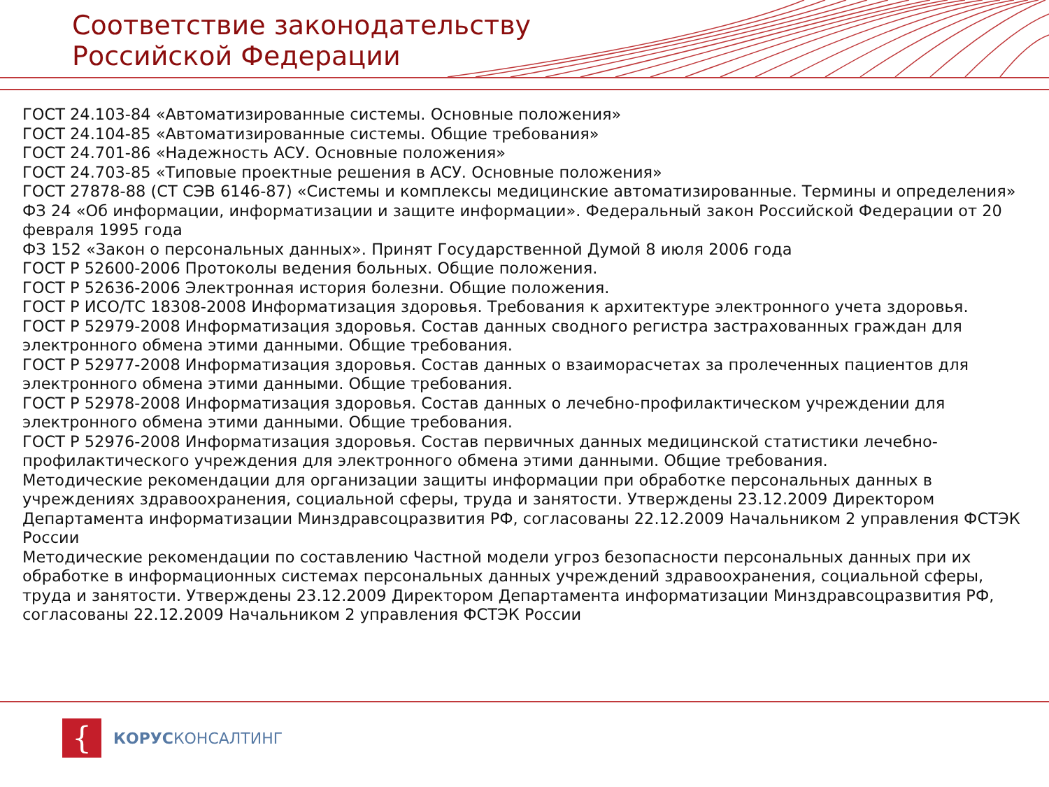Соответствие законодательству
Российской Федерации
ГОСТ 24.103-84 «Автоматизированные системы. Основные положения»
ГОСТ 24.104-85 «Автоматизированные системы. Общие требования»
ГОСТ 24.701-86 «Надежность АСУ. Основные положения»
ГОСТ 24.703-85 «Типовые проектные решения в АСУ. Основные положения»
ГОСТ 27878-88 (СТ СЭВ 6146-87) «Системы и комплексы медицинские автоматизированные. Термины и определения»
ФЗ 24 «Об информации, информатизации и защите информации». Федеральный закон Российской Федерации от 20 февраля 1995 года
ФЗ 152 «Закон о персональных данных». Принят Государственной Думой 8 июля 2006 года
ГОСТ Р 52600-2006 Протоколы ведения больных. Общие положения.
ГОСТ Р 52636-2006 Электронная история болезни. Общие положения.
ГОСТ Р ИСО/ТС 18308-2008 Информатизация здоровья. Требования к архитектуре электронного учета здоровья.
ГОСТ Р 52979-2008 Информатизация здоровья. Состав данных сводного регистра застрахованных граждан для электронного обмена этими данными. Общие требования.
ГОСТ Р 52977-2008 Информатизация здоровья. Состав данных о взаиморасчетах за пролеченных пациентов для электронного обмена этими данными. Общие требования.
ГОСТ Р 52978-2008 Информатизация здоровья. Состав данных о лечебно-профилактическом учреждении для электронного обмена этими данными. Общие требования.
ГОСТ Р 52976-2008 Информатизация здоровья. Состав первичных данных медицинской статистики лечебно-профилактического учреждения для электронного обмена этими данными. Общие требования.
Методические рекомендации для организации защиты информации при обработке персональных данных в учреждениях здравоохранения, социальной сферы, труда и занятости. Утверждены 23.12.2009 Директором Департамента информатизации Минздравсоцразвития РФ, согласованы 22.12.2009 Начальником 2 управления ФСТЭК России
Методические рекомендации по составлению Частной модели угроз безопасности персональных данных при их обработке в информационных системах персональных данных учреждений здравоохранения, социальной сферы, труда и занятости. Утверждены 23.12.2009 Директором Департамента информатизации Минздравсоцразвития РФ, согласованы 22.12.2009 Начальником 2 управления ФСТЭК России
{
КОРУСКОНСАЛТИНГ